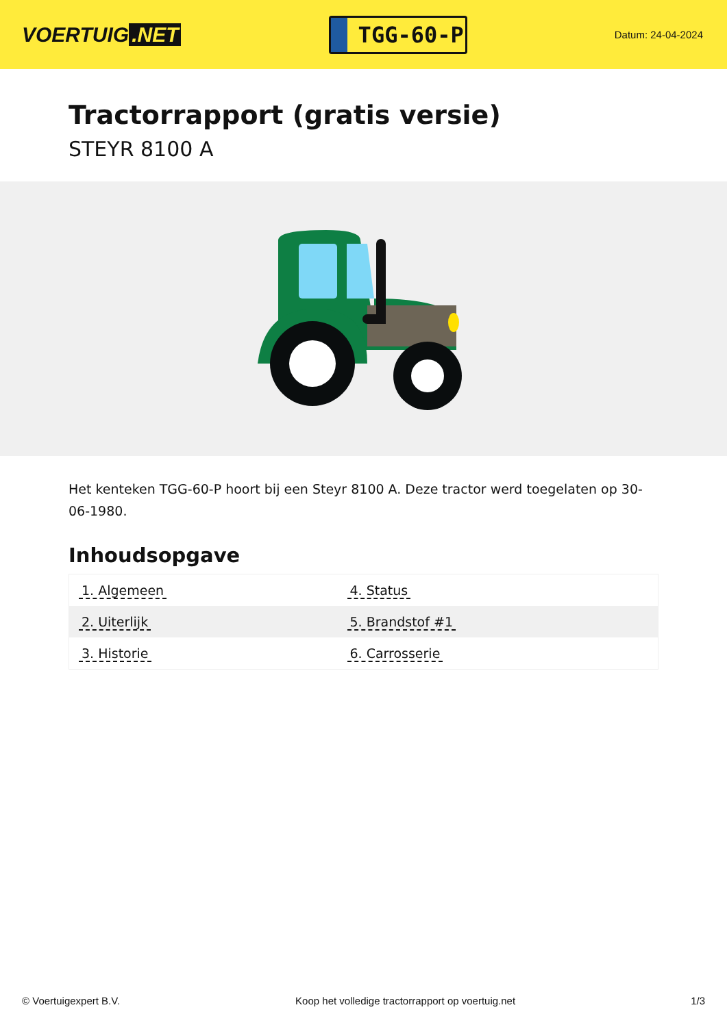VOERTUIG.NET
TGG-60-P
Datum: 24-04-2024
Tractorrapport (gratis versie)
STEYR 8100 A
Het kenteken TGG-60-P hoort bij een Steyr 8100 A. Deze tractor werd toegelaten op 30-06-1980.
Inhoudsopgave
| 1. Algemeen | 4. Status |
| 2. Uiterlijk | 5. Brandstof #1 |
| 3. Historie | 6. Carrosserie |
© Voertuigexpert B.V. Koop het volledige tractorrapport op voertuig.net 1/3